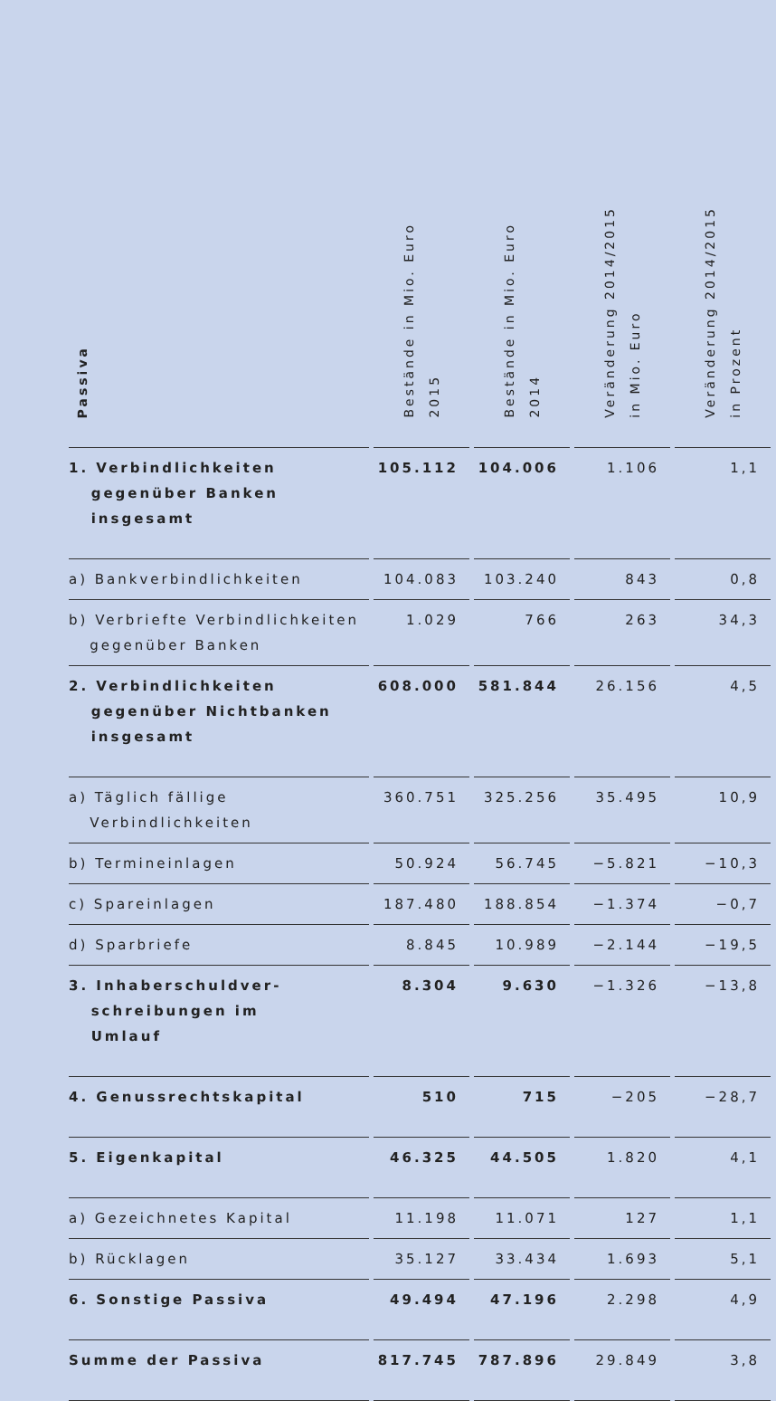| Passiva | Bestände in Mio. Euro 2015 | Bestände in Mio. Euro 2014 | Veränderung 2014/2015 in Mio. Euro | Veränderung 2014/2015 in Prozent |
| --- | --- | --- | --- | --- |
| 1. Verbindlichkeiten gegenüber Banken insgesamt | 105.112 | 104.006 | 1.106 | 1,1 |
| a) Bankverbindlichkeiten | 104.083 | 103.240 | 843 | 0,8 |
| b) Verbriefte Verbindlichkeiten gegenüber Banken | 1.029 | 766 | 263 | 34,3 |
| 2. Verbindlichkeiten gegenüber Nichtbanken insgesamt | 608.000 | 581.844 | 26.156 | 4,5 |
| a) Täglich fällige Verbindlichkeiten | 360.751 | 325.256 | 35.495 | 10,9 |
| b) Termineinlagen | 50.924 | 56.745 | −5.821 | −10,3 |
| c) Spareinlagen | 187.480 | 188.854 | −1.374 | −0,7 |
| d) Sparbriefe | 8.845 | 10.989 | −2.144 | −19,5 |
| 3. Inhaberschuldver- schreibungen im Umlauf | 8.304 | 9.630 | −1.326 | −13,8 |
| 4. Genussrechtskapital | 510 | 715 | −205 | −28,7 |
| 5. Eigenkapital | 46.325 | 44.505 | 1.820 | 4,1 |
| a) Gezeichnetes Kapital | 11.198 | 11.071 | 127 | 1,1 |
| b) Rücklagen | 35.127 | 33.434 | 1.693 | 5,1 |
| 6. Sonstige Passiva | 49.494 | 47.196 | 2.298 | 4,9 |
| Summe der Passiva | 817.745 | 787.896 | 29.849 | 3,8 |